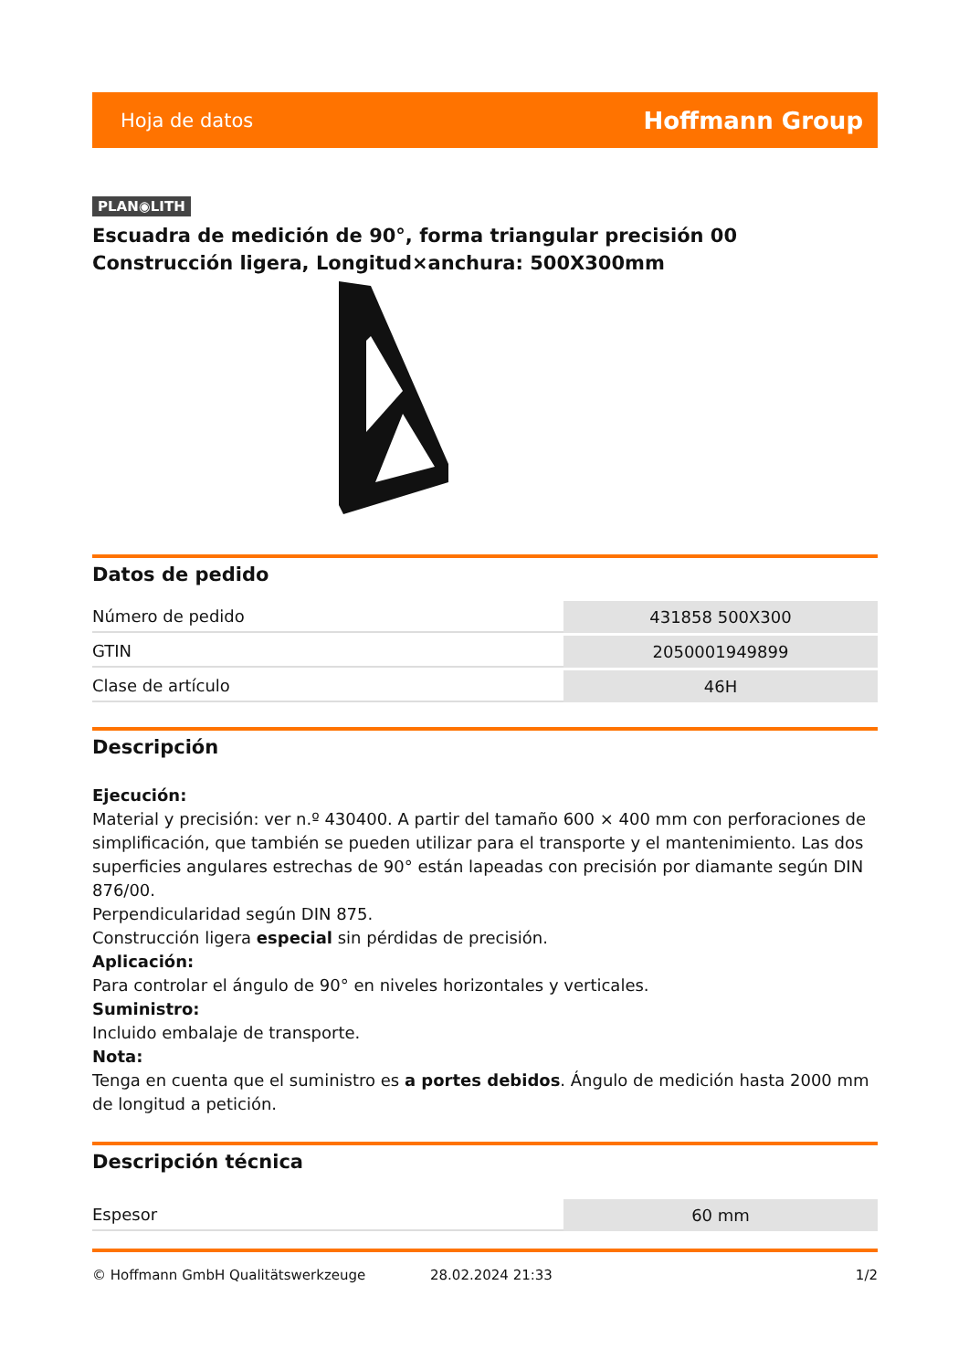Hoja de datos Hoffmann Group
PLAN◉LITH
Escuadra de medición de 90°, forma triangular precisión 00 Construcción ligera, Longitud×anchura: 500X300mm
Datos de pedido
| Número de pedido | 431858 500X300 |
| GTIN | 2050001949899 |
| Clase de artículo | 46H |
Descripción
Ejecución:
Material y precisión: ver n.º 430400. A partir del tamaño 600 × 400 mm con perforaciones de simplificación, que también se pueden utilizar para el transporte y el mantenimiento. Las dos superficies angulares estrechas de 90° están lapeadas con precisión por diamante según DIN 876/00.
Perpendicularidad según DIN 875.
Construcción ligera especial sin pérdidas de precisión.
Aplicación:
Para controlar el ángulo de 90° en niveles horizontales y verticales.
Suministro:
Incluido embalaje de transporte.
Nota:
Tenga en cuenta que el suministro es a portes debidos. Ángulo de medición hasta 2000 mm de longitud a petición.
Descripción técnica
| Espesor | 60 mm |
© Hoffmann GmbH Qualitätswerkzeuge 28.02.2024 21:33 1/2